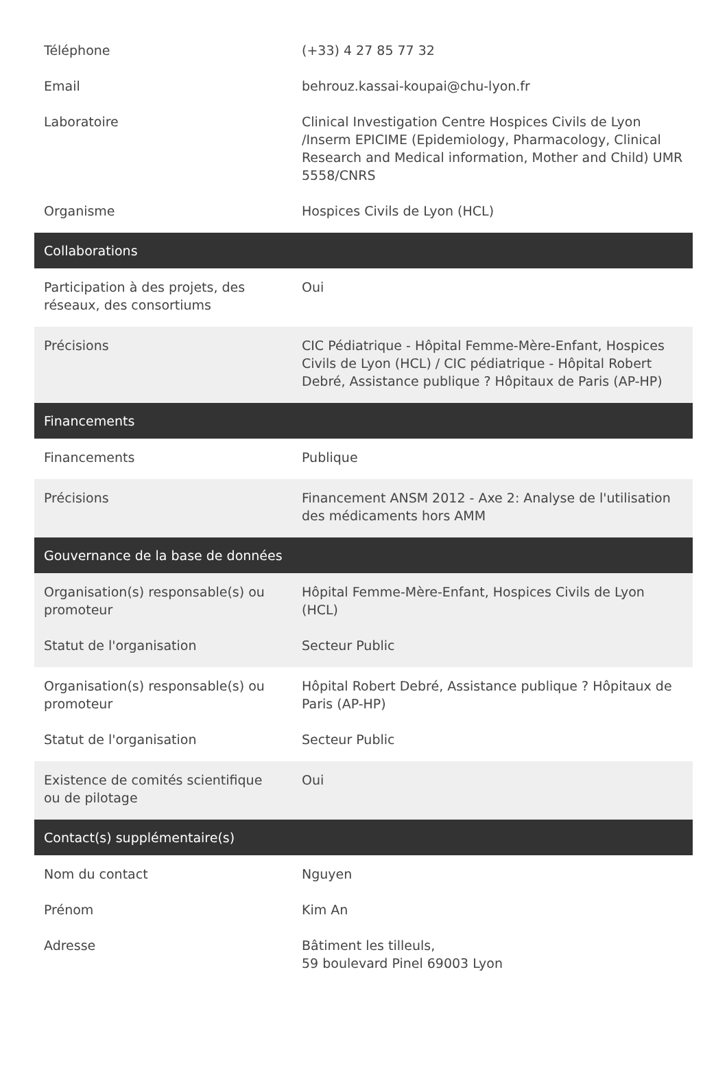| Téléphone | (+33) 4 27 85 77 32 |
| Email | behrouz.kassai-koupai@chu-lyon.fr |
| Laboratoire | Clinical Investigation Centre Hospices Civils de Lyon /Inserm EPICIME (Epidemiology, Pharmacology, Clinical Research and Medical information, Mother and Child) UMR 5558/CNRS |
| Organisme | Hospices Civils de Lyon (HCL) |
| Collaborations | |
| Participation à des projets, des réseaux, des consortiums | Oui |
| Précisions | CIC Pédiatrique - Hôpital Femme-Mère-Enfant, Hospices Civils de Lyon (HCL) / CIC pédiatrique - Hôpital Robert Debré, Assistance publique ? Hôpitaux de Paris (AP-HP) |
| Financements | |
| Financements | Publique |
| Précisions | Financement ANSM 2012 - Axe 2: Analyse de l'utilisation des médicaments hors AMM |
| Gouvernance de la base de données | |
| Organisation(s) responsable(s) ou promoteur | Hôpital Femme-Mère-Enfant, Hospices Civils de Lyon (HCL) |
| Statut de l'organisation | Secteur Public |
| Organisation(s) responsable(s) ou promoteur | Hôpital Robert Debré, Assistance publique ? Hôpitaux de Paris (AP-HP) |
| Statut de l'organisation | Secteur Public |
| Existence de comités scientifique ou de pilotage | Oui |
| Contact(s) supplémentaire(s) | |
| Nom du contact | Nguyen |
| Prénom | Kim An |
| Adresse | Bâtiment les tilleuls, 59 boulevard Pinel 69003 Lyon |